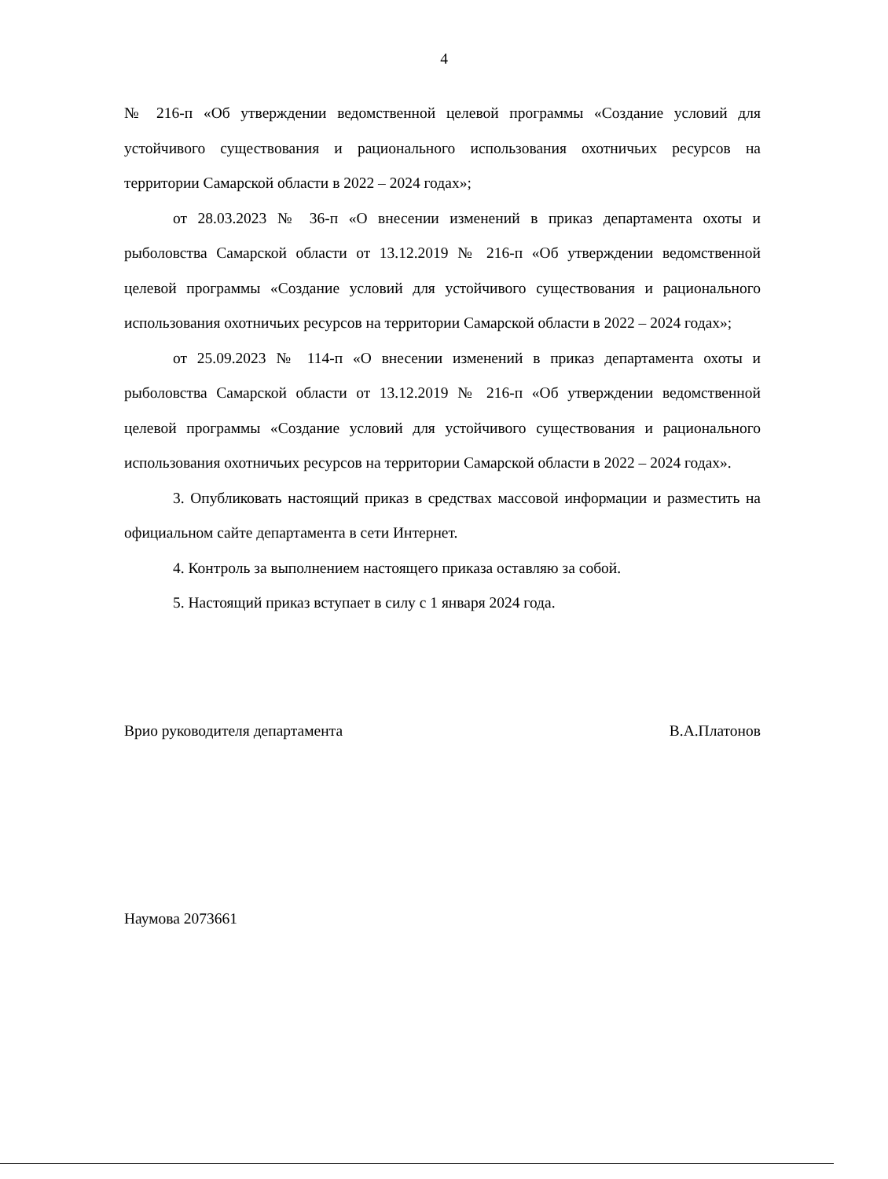4
№ 216-п «Об утверждении ведомственной целевой программы «Создание условий для устойчивого существования и рационального использования охотничьих ресурсов на территории Самарской области в 2022 – 2024 годах»;
от 28.03.2023 № 36-п «О внесении изменений в приказ департамента охоты и рыболовства Самарской области от 13.12.2019 № 216-п «Об утверждении ведомственной целевой программы «Создание условий для устойчивого существования и рационального использования охотничьих ресурсов на территории Самарской области в 2022 – 2024 годах»;
от 25.09.2023 № 114-п «О внесении изменений в приказ департамента охоты и рыболовства Самарской области от 13.12.2019 № 216-п «Об утверждении ведомственной целевой программы «Создание условий для устойчивого существования и рационального использования охотничьих ресурсов на территории Самарской области в 2022 – 2024 годах».
3. Опубликовать настоящий приказ в средствах массовой информации и разместить на официальном сайте департамента в сети Интернет.
4. Контроль за выполнением настоящего приказа оставляю за собой.
5. Настоящий приказ вступает в силу с 1 января 2024 года.
Врио руководителя департамента В.А.Платонов
Наумова 2073661